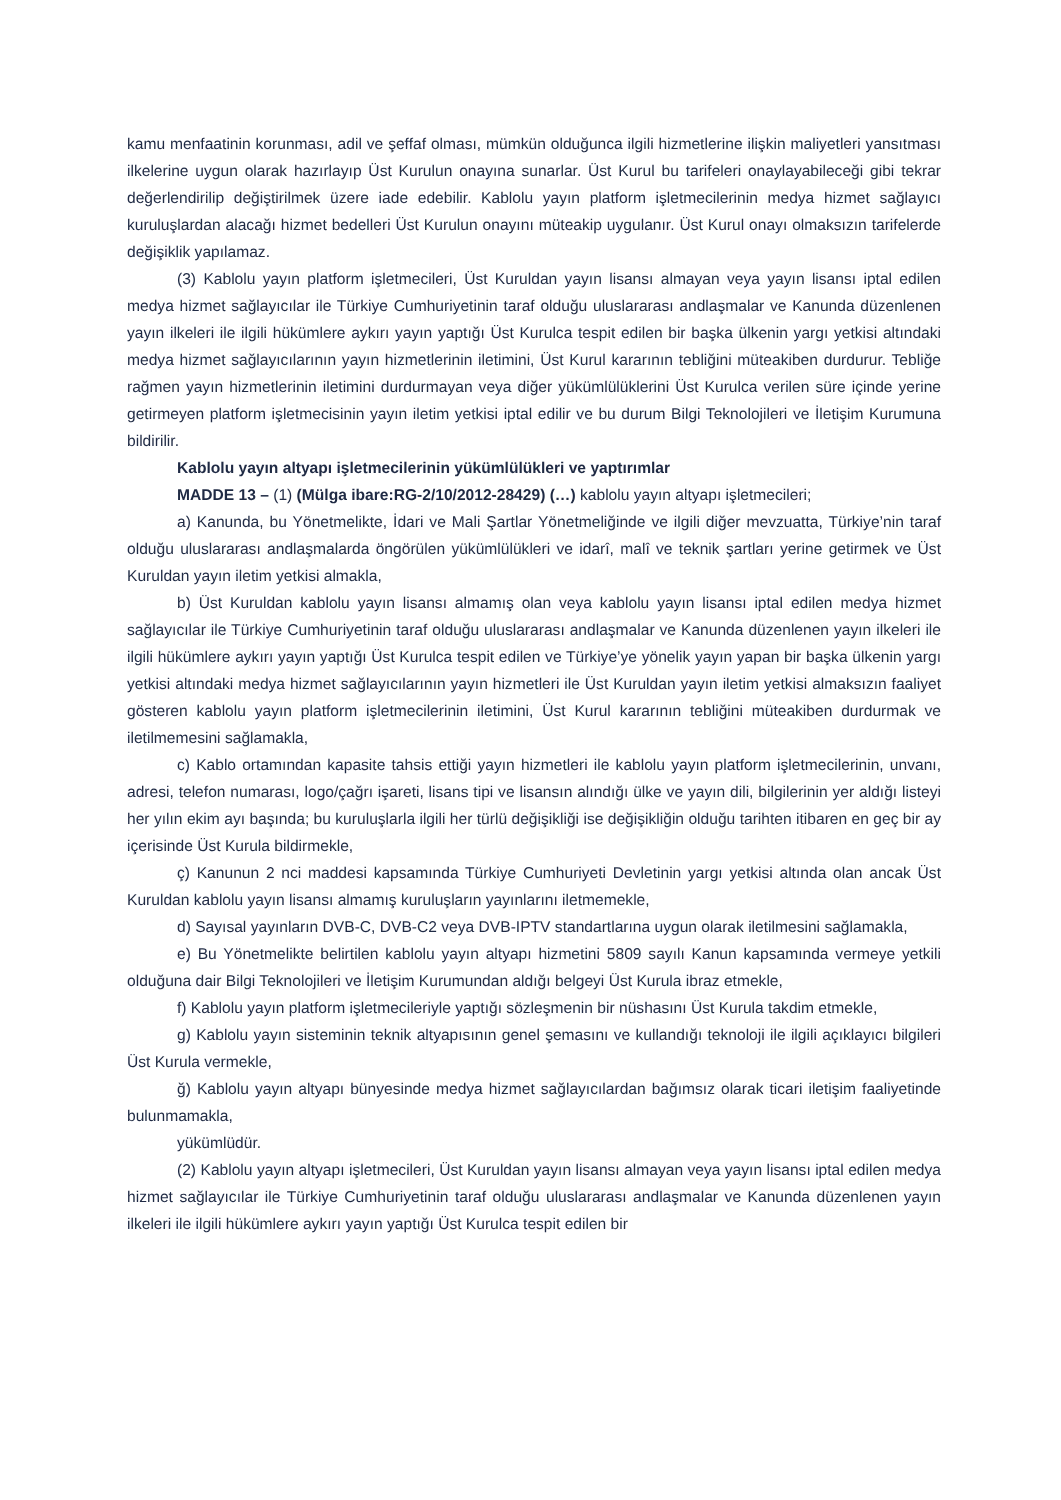kamu menfaatinin korunması, adil ve şeffaf olması, mümkün olduğunca ilgili hizmetlerine ilişkin maliyetleri yansıtması ilkelerine uygun olarak hazırlayıp Üst Kurulun onayına sunarlar. Üst Kurul bu tarifeleri onaylayabileceği gibi tekrar değerlendirilip değiştirilmek üzere iade edebilir. Kablolu yayın platform işletmecilerinin medya hizmet sağlayıcı kuruluşlardan alacağı hizmet bedelleri Üst Kurulun onayını müteakip uygulanır. Üst Kurul onayı olmaksızın tarifelerde değişiklik yapılamaz.
(3) Kablolu yayın platform işletmecileri, Üst Kuruldan yayın lisansı almayan veya yayın lisansı iptal edilen medya hizmet sağlayıcılar ile Türkiye Cumhuriyetinin taraf olduğu uluslararası andlaşmalar ve Kanunda düzenlenen yayın ilkeleri ile ilgili hükümlere aykırı yayın yaptığı Üst Kurulca tespit edilen bir başka ülkenin yargı yetkisi altındaki medya hizmet sağlayıcılarının yayın hizmetlerinin iletimini, Üst Kurul kararının tebliğini müteakiben durdurur. Tebliğe rağmen yayın hizmetlerinin iletimini durdurmayan veya diğer yükümlülüklerini Üst Kurulca verilen süre içinde yerine getirmeyen platform işletmecisinin yayın iletim yetkisi iptal edilir ve bu durum Bilgi Teknolojileri ve İletişim Kurumuna bildirilir.
Kablolu yayın altyapı işletmecilerinin yükümlülükleri ve yaptırımlar
MADDE 13 – (1) (Mülga ibare:RG-2/10/2012-28429) (…) kablolu yayın altyapı işletmecileri;
a) Kanunda, bu Yönetmelikte, İdari ve Mali Şartlar Yönetmeliğinde ve ilgili diğer mevzuatta, Türkiye’nin taraf olduğu uluslararası andlaşmalarda öngörülen yükümlülükleri ve idarî, malî ve teknik şartları yerine getirmek ve Üst Kuruldan yayın iletim yetkisi almakla,
b) Üst Kuruldan kablolu yayın lisansı almamış olan veya kablolu yayın lisansı iptal edilen medya hizmet sağlayıcılar ile Türkiye Cumhuriyetinin taraf olduğu uluslararası andlaşmalar ve Kanunda düzenlenen yayın ilkeleri ile ilgili hükümlere aykırı yayın yaptığı Üst Kurulca tespit edilen ve Türkiye’ye yönelik yayın yapan bir başka ülkenin yargı yetkisi altındaki medya hizmet sağlayıcılarının yayın hizmetleri ile Üst Kuruldan yayın iletim yetkisi almaksızın faaliyet gösteren kablolu yayın platform işletmecilerinin iletimini, Üst Kurul kararının tebliğini müteakiben durdurmak ve iletilmemesini sağlamakla,
c) Kablo ortamından kapasite tahsis ettiği yayın hizmetleri ile kablolu yayın platform işletmecilerinin, unvanı, adresi, telefon numarası, logo/çağrı işareti, lisans tipi ve lisansın alındığı ülke ve yayın dili, bilgilerinin yer aldığı listeyi her yılın ekim ayı başında; bu kuruluşlarla ilgili her türlü değişikliği ise değişikliğin olduğu tarihten itibaren en geç bir ay içerisinde Üst Kurula bildirmekle,
ç) Kanunun 2 nci maddesi kapsamında Türkiye Cumhuriyeti Devletinin yargı yetkisi altında olan ancak Üst Kuruldan kablolu yayın lisansı almamış kuruluşların yayınlarını iletmemekle,
d) Sayısal yayınların DVB-C, DVB-C2 veya DVB-IPTV standartlarına uygun olarak iletilmesini sağlamakla,
e) Bu Yönetmelikte belirtilen kablolu yayın altyapı hizmetini 5809 sayılı Kanun kapsamında vermeye yetkili olduğuna dair Bilgi Teknolojileri ve İletişim Kurumundan aldığı belgeyi Üst Kurula ibraz etmekle,
f) Kablolu yayın platform işletmecileriyle yaptığı sözleşmenin bir nüshasını Üst Kurula takdim etmekle,
g) Kablolu yayın sisteminin teknik altyapısının genel şemasını ve kullandığı teknoloji ile ilgili açıklayıcı bilgileri Üst Kurula vermekle,
ğ) Kablolu yayın altyapı bünyesinde medya hizmet sağlayıcılardan bağımsız olarak ticari iletişim faaliyetinde bulunmamakla,
yükümlüdür.
(2) Kablolu yayın altyapı işletmecileri, Üst Kuruldan yayın lisansı almayan veya yayın lisansı iptal edilen medya hizmet sağlayıcılar ile Türkiye Cumhuriyetinin taraf olduğu uluslararası andlaşmalar ve Kanunda düzenlenen yayın ilkeleri ile ilgili hükümlere aykırı yayın yaptığı Üst Kurulca tespit edilen bir